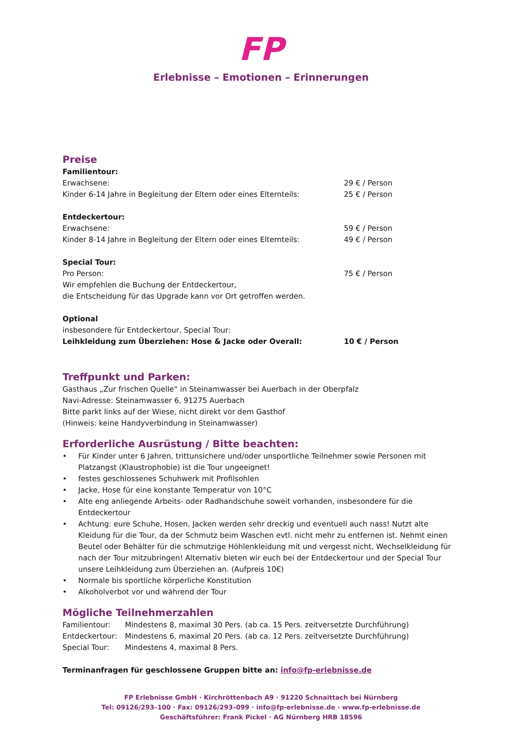FP
Erlebnisse – Emotionen – Erinnerungen
Preise
Familientour:
Erwachsene: 29 € / Person
Kinder 6-14 Jahre in Begleitung der Eltern oder eines Elternteils: 25 € / Person
Entdeckertour:
Erwachsene: 59 € / Person
Kinder 8-14 Jahre in Begleitung der Eltern oder eines Elternteils: 49 € / Person
Special Tour:
Pro Person: 75 € / Person
Wir empfehlen die Buchung der Entdeckertour,
die Entscheidung für das Upgrade kann vor Ort getroffen werden.
Optional
insbesondere für Entdeckertour, Special Tour:
Leihkleidung zum Überziehen: Hose & Jacke oder Overall: 10 € / Person
Treffpunkt und Parken:
Gasthaus „Zur frischen Quelle“ in Steinamwasser bei Auerbach in der Oberpfalz
Navi-Adresse: Steinamwasser 6, 91275 Auerbach
Bitte parkt links auf der Wiese, nicht direkt vor dem Gasthof
(Hinweis: keine Handyverbindung in Steinamwasser)
Erforderliche Ausrüstung / Bitte beachten:
• Für Kinder unter 6 Jahren, trittunsichere und/oder unsportliche Teilnehmer sowie Personen mit Platzangst (Klaustrophobie) ist die Tour ungeeignet!
• festes geschlossenes Schuhwerk mit Profilsohlen
• Jacke, Hose für eine konstante Temperatur von 10°C
• Alte eng anliegende Arbeits- oder Radhandschuhe soweit vorhanden, insbesondere für die Entdeckertour
• Achtung: eure Schuhe, Hosen, Jacken werden sehr dreckig und eventuell auch nass! Nutzt alte Kleidung für die Tour, da der Schmutz beim Waschen evtl. nicht mehr zu entfernen ist. Nehmt einen Beutel oder Behälter für die schmutzige Höhlenkleidung mit und vergesst nicht, Wechselkleidung für nach der Tour mitzubringen! Alternativ bieten wir euch bei der Entdeckertour und der Special Tour unsere Leihkleidung zum Überziehen an. (Aufpreis 10€)
• Normale bis sportliche körperliche Konstitution
• Alkoholverbot vor und während der Tour
Mögliche Teilnehmerzahlen
Familientour: Mindestens 8, maximal 30 Pers. (ab ca. 15 Pers. zeitversetzte Durchführung)
Entdeckertour: Mindestens 6, maximal 20 Pers. (ab ca. 12 Pers. zeitversetzte Durchführung)
Special Tour: Mindestens 4, maximal 8 Pers.
Terminanfragen für geschlossene Gruppen bitte an: info@fp-erlebnisse.de
FP Erlebnisse GmbH · Kirchröttenbach A9 · 91220 Schnaittach bei Nürnberg
Tel: 09126/293–100 · Fax: 09126/293–099 · info@fp-erlebnisse.de · www.fp-erlebnisse.de
Geschäftsführer: Frank Pickel · AG Nürnberg HRB 18596